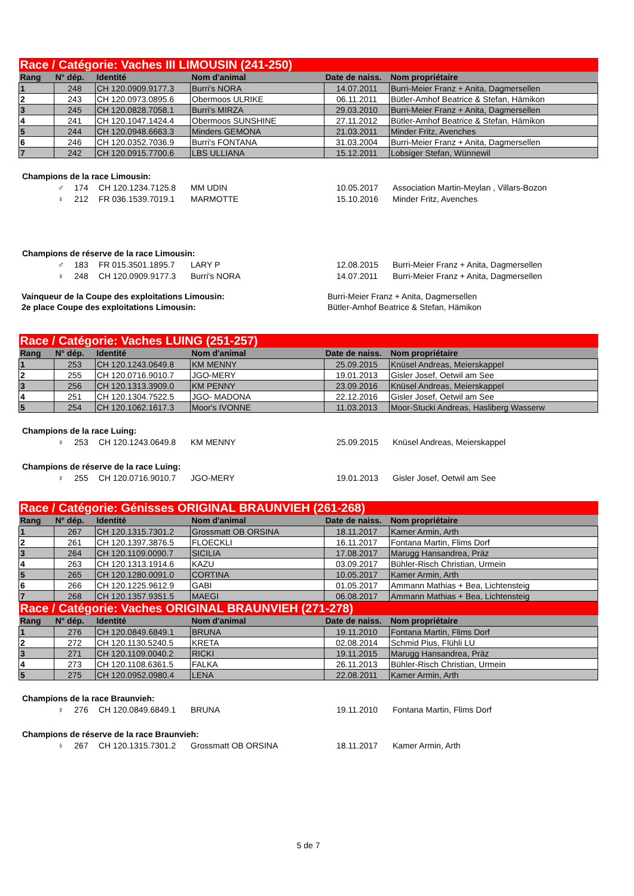| Race / Catégorie: Vaches III LIMOUSIN (241-250) | | | | | |
| Rang | N° dép. | Identité | Nom d'animal | Date de naiss. | Nom propriétaire |
| 1 | 248 | CH 120.0909.9177.3 | Burri's NORA | 14.07.2011 | Burri-Meier Franz + Anita, Dagmersellen |
| 2 | 243 | CH 120.0973.0895.6 | Obermoos ULRIKE | 06.11.2011 | Bütler-Amhof Beatrice & Stefan, Hämikon |
| 3 | 245 | CH 120.0828.7058.1 | Burri's MIRZA | 29.03.2010 | Burri-Meier Franz + Anita, Dagmersellen |
| 4 | 241 | CH 120.1047.1424.4 | Obermoos SUNSHINE | 27.11.2012 | Bütler-Amhof Beatrice & Stefan, Hämikon |
| 5 | 244 | CH 120.0948.6663.3 | Minders GEMONA | 21.03.2011 | Minder Fritz, Avenches |
| 6 | 246 | CH 120.0352.7036.9 | Burri's FONTANA | 31.03.2004 | Burri-Meier Franz + Anita, Dagmersellen |
| 7 | 242 | CH 120.0915.7700.6 | LBS ULLIANA | 15.12.2011 | Lobsiger Stefan, Wünnewil |
| Champions de la race Limousin: | | | | | |
| ♂ | 174 | CH 120.1234.7125.8 | MM UDIN | 10.05.2017 | Association Martin-Meylan , Villars-Bozon |
| ♀ | 212 | FR 036.1539.7019.1 | MARMOTTE | 15.10.2016 | Minder Fritz, Avenches |
| Champions de réserve de la race Limousin: | | | | | |
| ♂ | 183 | FR 015.3501.1895.7 | LARY P | 12.08.2015 | Burri-Meier Franz + Anita, Dagmersellen |
| ♀ | 248 | CH 120.0909.9177.3 | Burri's NORA | 14.07.2011 | Burri-Meier Franz + Anita, Dagmersellen |
| Vainqueur de la Coupe des exploitations Limousin: | Burri-Meier Franz + Anita, Dagmersellen |
| 2e place Coupe des exploitations Limousin: | Bütler-Amhof Beatrice & Stefan, Hämikon |
| Race / Catégorie: Vaches LUING (251-257) | | | | | |
| Rang | N° dép. | Identité | Nom d'animal | Date de naiss. | Nom propriétaire |
| 1 | 253 | CH 120.1243.0649.8 | KM MENNY | 25.09.2015 | Knüsel Andreas, Meierskappel |
| 2 | 255 | CH 120.0716.9010.7 | JGO-MERY | 19.01.2013 | Gisler Josef, Oetwil am See |
| 3 | 256 | CH 120.1313.3909.0 | KM PENNY | 23.09.2016 | Knüsel Andreas, Meierskappel |
| 4 | 251 | CH 120.1304.7522.5 | JGO- MADONA | 22.12.2016 | Gisler Josef, Oetwil am See |
| 5 | 254 | CH 120.1062.1617.3 | Moor's IVONNE | 11.03.2013 | Moor-Stucki Andreas, Hasliberg Wasserw |
| Champions de la race Luing: | | | | | |
| ♀ | 253 | CH 120.1243.0649.8 | KM MENNY | 25.09.2015 | Knüsel Andreas, Meierskappel |
| Champions de réserve de la race Luing: | | | | | |
| ♀ | 255 | CH 120.0716.9010.7 | JGO-MERY | 19.01.2013 | Gisler Josef, Oetwil am See |
| Race / Catégorie: Génisses ORIGINAL BRAUNVIEH (261-268) | | | | | |
| Rang | N° dép. | Identité | Nom d'animal | Date de naiss. | Nom propriétaire |
| 1 | 267 | CH 120.1315.7301.2 | Grossmatt OB ORSINA | 18.11.2017 | Kamer Armin, Arth |
| 2 | 261 | CH 120.1397.3876.5 | FLOECKLI | 16.11.2017 | Fontana Martin, Flims Dorf |
| 3 | 264 | CH 120.1109.0090.7 | SICILIA | 17.08.2017 | Marugg Hansandrea, Präz |
| 4 | 263 | CH 120.1313.1914.6 | KAZU | 03.09.2017 | Bühler-Risch Christian, Urmein |
| 5 | 265 | CH 120.1280.0091.0 | CORTINA | 10.05.2017 | Kamer Armin, Arth |
| 6 | 266 | CH 120.1225.9612.9 | GABI | 01.05.2017 | Ammann Mathias + Bea, Lichtensteig |
| 7 | 268 | CH 120.1357.9351.5 | MAEGI | 06.08.2017 | Ammann Mathias + Bea, Lichtensteig |
| Race / Catégorie: Vaches ORIGINAL BRAUNVIEH (271-278) | | | | | |
| Rang | N° dép. | Identité | Nom d'animal | Date de naiss. | Nom propriétaire |
| 1 | 276 | CH 120.0849.6849.1 | BRUNA | 19.11.2010 | Fontana Martin, Flims Dorf |
| 2 | 272 | CH 120.1130.5240.5 | KRETA | 02.08.2014 | Schmid Pius, Flühli LU |
| 3 | 271 | CH 120.1109.0040.2 | RICKI | 19.11.2015 | Marugg Hansandrea, Präz |
| 4 | 273 | CH 120.1108.6361.5 | FALKA | 26.11.2013 | Bühler-Risch Christian, Urmein |
| 5 | 275 | CH 120.0952.0980.4 | LENA | 22.08.2011 | Kamer Armin, Arth |
| Champions de la race Braunvieh: | | | | | |
| ♀ | 276 | CH 120.0849.6849.1 | BRUNA | 19.11.2010 | Fontana Martin, Flims Dorf |
| Champions de réserve de la race Braunvieh: | | | | | |
| ♀ | 267 | CH 120.1315.7301.2 | Grossmatt OB ORSINA | 18.11.2017 | Kamer Armin, Arth |
5 de 7